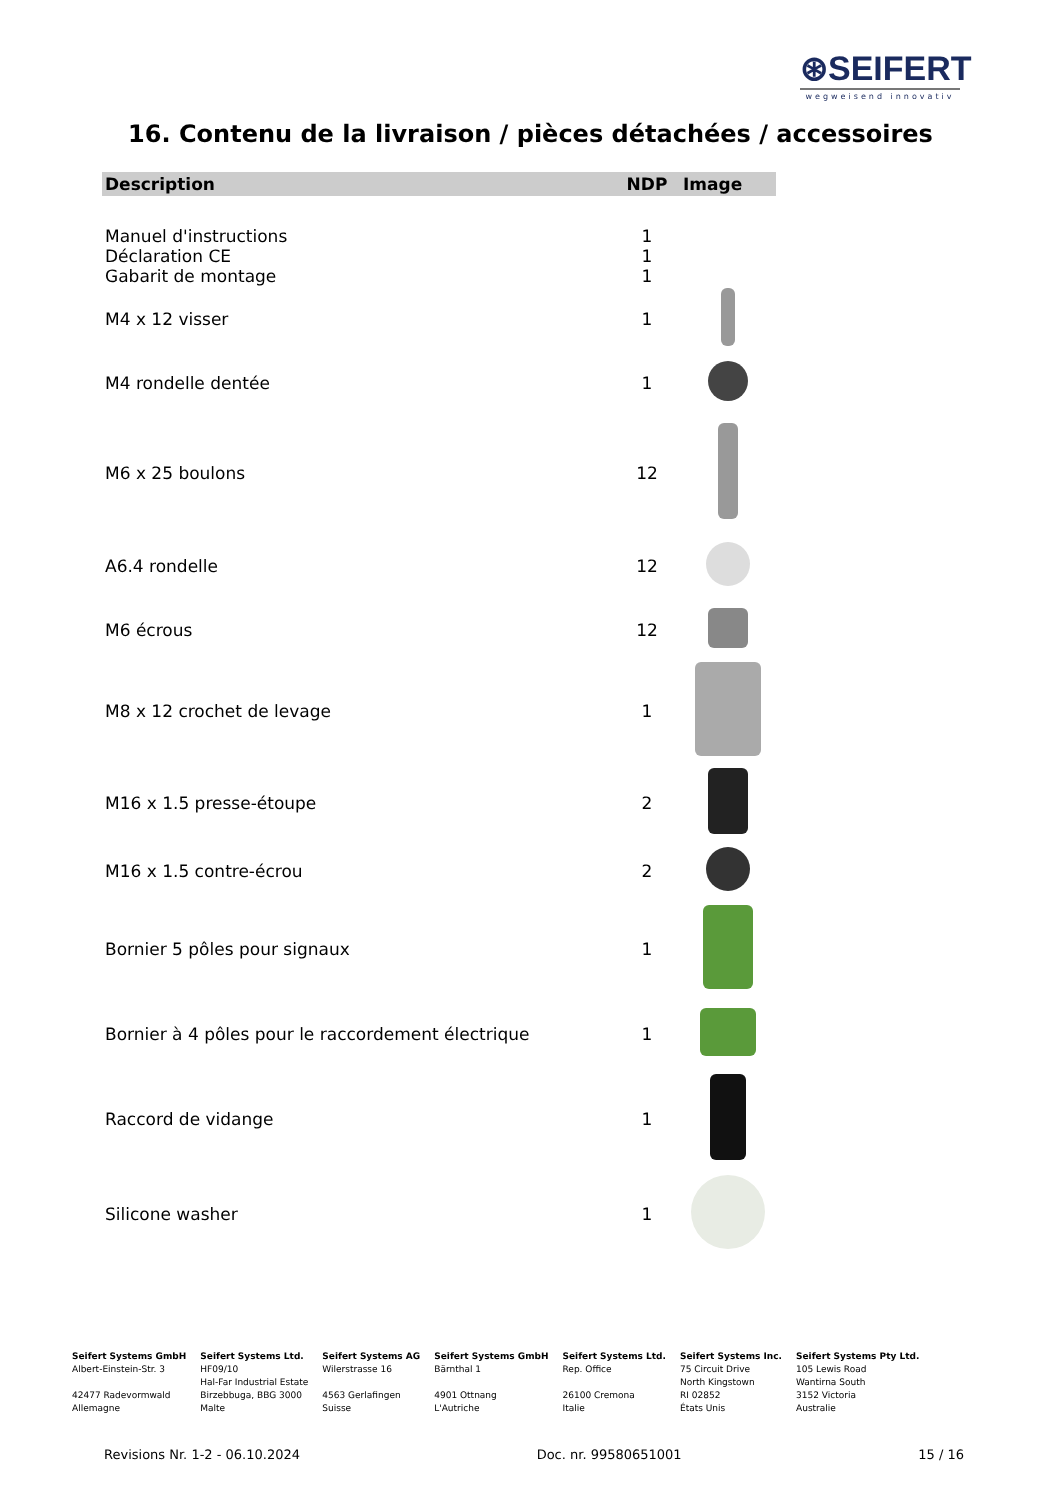⊛SEIFERT
wegweisend innovativ
16. Contenu de la livraison / pièces détachées / accessoires
| Description | NDP | Image |
| --- | --- | --- |
| Manuel d'instructions | 1 | |
| Déclaration CE | 1 | |
| Gabarit de montage | 1 | |
| M4 x 12 visser | 1 | |
| M4 rondelle dentée | 1 | |
| M6 x 25 boulons | 12 | |
| A6.4 rondelle | 12 | |
| M6 écrous | 12 | |
| M8 x 12 crochet de levage | 1 | |
| M16 x 1.5 presse-étoupe | 2 | |
| M16 x 1.5 contre-écrou | 2 | |
| Bornier 5 pôles pour signaux | 1 | |
| Bornier à 4 pôles pour le raccordement électrique | 1 | |
| Raccord de vidange | 1 | |
| Silicone washer | 1 | |
Seifert Systems GmbH
Albert-Einstein-Str. 3
42477 Radevormwald
Allemagne
Seifert Systems Ltd.
HF09/10
Hal-Far Industrial Estate
Birzebbuga, BBG 3000
Malte
Seifert Systems AG
Wilerstrasse 16
4563 Gerlafingen
Suisse
Seifert Systems GmbH
Bärnthal 1
4901 Ottnang
L'Autriche
Seifert Systems Ltd.
Rep. Office
26100 Cremona
Italie
Seifert Systems Inc.
75 Circuit Drive
North Kingstown
RI 02852
États Unis
Seifert Systems Pty Ltd.
105 Lewis Road
Wantirna South
3152 Victoria
Australie
Revisions Nr. 1-2 - 06.10.2024 Doc. nr. 99580651001 15 / 16